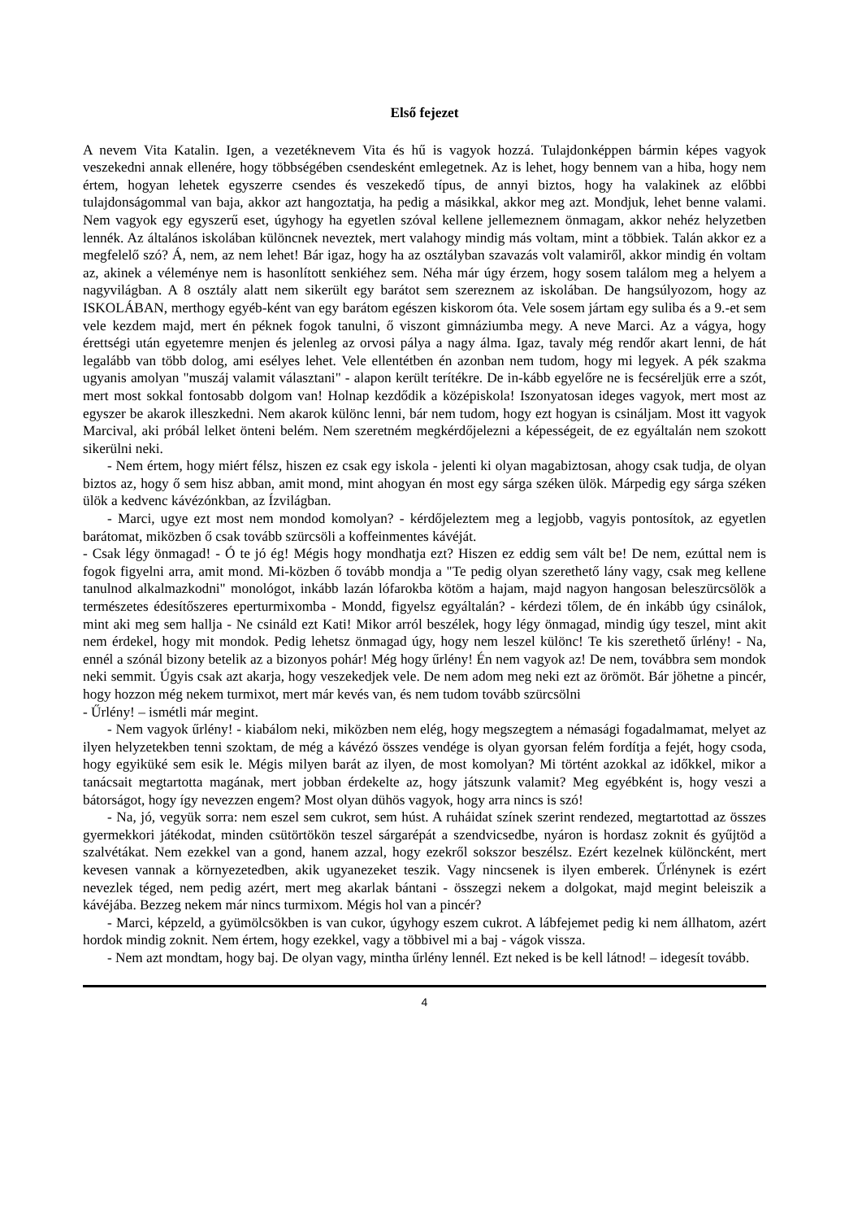Első fejezet
A nevem Vita Katalin. Igen, a vezetéknevem Vita és hű is vagyok hozzá. Tulajdonképpen bármin képes vagyok veszekedni annak ellenére, hogy többségében csendesként emlegetnek. Az is lehet, hogy bennem van a hiba, hogy nem értem, hogyan lehetek egyszerre csendes és veszekedő típus, de annyi biztos, hogy ha valakinek az előbbi tulajdonságommal van baja, akkor azt hangoztatja, ha pedig a másikkal, akkor meg azt. Mondjuk, lehet benne valami. Nem vagyok egy egyszerű eset, úgyhogy ha egyetlen szóval kellene jellemeznem önmagam, akkor nehéz helyzetben lennék. Az általános iskolában különcnek neveztek, mert valahogy mindig más voltam, mint a többiek. Talán akkor ez a megfelelő szó? Á, nem, az nem lehet! Bár igaz, hogy ha az osztályban szavazás volt valamiről, akkor mindig én voltam az, akinek a véleménye nem is hasonlított senkiéhez sem. Néha már úgy érzem, hogy sosem találom meg a helyem a nagyvilágban. A 8 osztály alatt nem sikerült egy barátot sem szereznem az iskolában. De hangsúlyozom, hogy az ISKOLÁBAN, merthogy egyéb-ként van egy barátom egészen kiskorom óta. Vele sosem jártam egy suliba és a 9.-et sem vele kezdem majd, mert én péknek fogok tanulni, ő viszont gimnáziumba megy. A neve Marci. Az a vágya, hogy érettségi után egyetemre menjen és jelenleg az orvosi pálya a nagy álma. Igaz, tavaly még rendőr akart lenni, de hát legalább van több dolog, ami esélyes lehet. Vele ellentétben én azonban nem tudom, hogy mi legyek. A pék szakma ugyanis amolyan "muszáj valamit választani" - alapon került terítékre. De in-kább egyelőre ne is fecséreljük erre a szót, mert most sokkal fontosabb dolgom van! Holnap kezdődik a középiskola! Iszonyatosan ideges vagyok, mert most az egyszer be akarok illeszkedni. Nem akarok különc lenni, bár nem tudom, hogy ezt hogyan is csináljam. Most itt vagyok Marcival, aki próbál lelket önteni belém. Nem szeretném megkérdőjelezni a képességeit, de ez egyáltalán nem szokott sikerülni neki.
- Nem értem, hogy miért félsz, hiszen ez csak egy iskola - jelenti ki olyan magabiztosan, ahogy csak tudja, de olyan biztos az, hogy ő sem hisz abban, amit mond, mint ahogyan én most egy sárga széken ülök. Márpedig egy sárga széken ülök a kedvenc kávézónkban, az Ízvilágban.
- Marci, ugye ezt most nem mondod komolyan? - kérdőjeleztem meg a legjobb, vagyis pontosítok, az egyetlen barátomat, miközben ő csak tovább szürcsöli a koffeinmentes kávéját.
- Csak légy önmagad! - Ó te jó ég! Mégis hogy mondhatja ezt? Hiszen ez eddig sem vált be! De nem, ezúttal nem is fogok figyelni arra, amit mond. Mi-közben ő tovább mondja a "Te pedig olyan szerethető lány vagy, csak meg kellene tanulnod alkalmazkodni" monológot, inkább lazán lófarokba kötöm a hajam, majd nagyon hangosan beleszürcsölök a természetes édesítőszeres eperturmixomba - Mondd, figyelsz egyáltalán? - kérdezi tőlem, de én inkább úgy csinálok, mint aki meg sem hallja - Ne csináld ezt Kati! Mikor arról beszélek, hogy légy önmagad, mindig úgy teszel, mint akit nem érdekel, hogy mit mondok. Pedig lehetsz önmagad úgy, hogy nem leszel különc! Te kis szerethető űrlény! - Na, ennél a szónál bizony betelik az a bizonyos pohár! Még hogy űrlény! Én nem vagyok az! De nem, továbbra sem mondok neki semmit. Úgyis csak azt akarja, hogy veszekedjek vele. De nem adom meg neki ezt az örömöt. Bár jöhetne a pincér, hogy hozzon még nekem turmixot, mert már kevés van, és nem tudom tovább szürcsölni
- Űrlény! – ismétli már megint.
- Nem vagyok űrlény! - kiabálom neki, miközben nem elég, hogy megszegtem a némasági fogadalmamat, melyet az ilyen helyzetekben tenni szoktam, de még a kávézó összes vendége is olyan gyorsan felém fordítja a fejét, hogy csoda, hogy egyiküké sem esik le. Mégis milyen barát az ilyen, de most komolyan? Mi történt azokkal az időkkel, mikor a tanácsait megtartotta magának, mert jobban érdekelte az, hogy játszunk valamit? Meg egyébként is, hogy veszi a bátorságot, hogy így nevezzen engem? Most olyan dühös vagyok, hogy arra nincs is szó!
- Na, jó, vegyük sorra: nem eszel sem cukrot, sem húst. A ruháidat színek szerint rendezed, megtartottad az összes gyermekkori játékodat, minden csütörtökön teszel sárgarépát a szendvicsedbe, nyáron is hordasz zoknit és gyűjtöd a szalvétákat. Nem ezekkel van a gond, hanem azzal, hogy ezekről sokszor beszélsz. Ezért kezelnek különcként, mert kevesen vannak a környezetedben, akik ugyanezeket teszik. Vagy nincsenek is ilyen emberek. Űrlénynek is ezért nevezlek téged, nem pedig azért, mert meg akarlak bántani - összegzi nekem a dolgokat, majd megint beleiszik a kávéjába. Bezzeg nekem már nincs turmixom. Mégis hol van a pincér?
- Marci, képzeld, a gyümölcsökben is van cukor, úgyhogy eszem cukrot. A lábfejemet pedig ki nem állhatom, azért hordok mindig zoknit. Nem értem, hogy ezekkel, vagy a többivel mi a baj - vágok vissza.
- Nem azt mondtam, hogy baj. De olyan vagy, mintha űrlény lennél. Ezt neked is be kell látnod! – idegesít tovább.
4